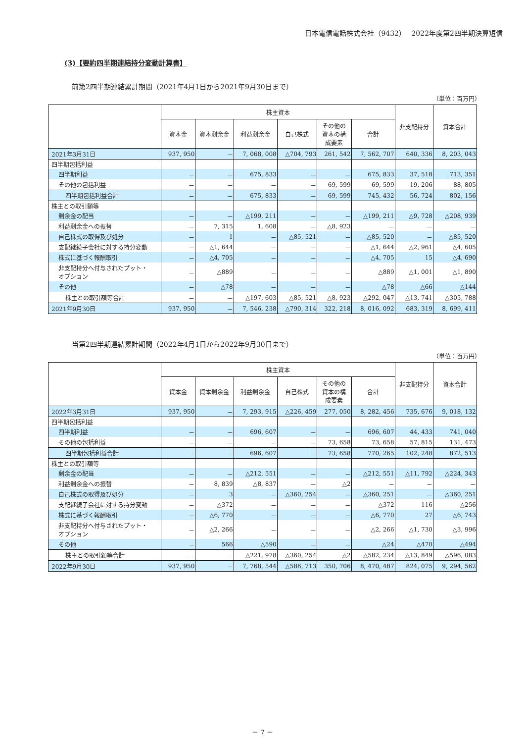日本電信電話株式会社（9432）　 2022年度第2四半期決算短信
(3)【要約四半期連結持分変動計算書】
前第2四半期連結累計期間（2021年4月1日から2021年9月30日まで）
（単位：百万円）
| | 株主資本 | | | | | | 非支配持分 | 資本合計 |
| --- | --- | --- | --- | --- | --- | --- | --- | --- |
| | 資本金 | 資本剰余金 | 利益剰余金 | 自己株式 | その他の 資本の構 成要素 | 合計 | | |
| 2021年3月31日 | 937, 950 | － | 7, 068, 008 | △704, 793 | 261, 542 | 7, 562, 707 | 640, 336 | 8, 203, 043 |
| 四半期包括利益 | | | | | | | | |
| 四半期利益 | － | － | 675, 833 | － | － | 675, 833 | 37, 518 | 713, 351 |
| その他の包括利益 | － | － | － | － | 69, 599 | 69, 599 | 19, 206 | 88, 805 |
| 四半期包括利益合計 | － | － | 675, 833 | － | 69, 599 | 745, 432 | 56, 724 | 802, 156 |
| 株主との取引額等 | | | | | | | | |
| 剰余金の配当 | － | － | △199, 211 | － | － | △199, 211 | △9, 728 | △208, 939 |
| 利益剰余金への振替 | － | 7, 315 | 1, 608 | － | △8, 923 | － | － | － |
| 自己株式の取得及び処分 | － | 1 | － | △85, 521 | － | △85, 520 | － | △85, 520 |
| 支配継続子会社に対する持分変動 | － | △1, 644 | － | － | － | △1, 644 | △2, 961 | △4, 605 |
| 株式に基づく報酬取引 | － | △4, 705 | － | － | － | △4, 705 | 15 | △4, 690 |
| 非支配持分へ付与されたプット・ オプション | － | △889 | － | － | － | △889 | △1, 001 | △1, 890 |
| その他 | － | △78 | － | － | － | △78 | △66 | △144 |
| 株主との取引額等合計 | － | － | △197, 603 | △85, 521 | △8, 923 | △292, 047 | △13, 741 | △305, 788 |
| 2021年9月30日 | 937, 950 | － | 7, 546, 238 | △790, 314 | 322, 218 | 8, 016, 092 | 683, 319 | 8, 699, 411 |
当第2四半期連結累計期間（2022年4月1日から2022年9月30日まで）
（単位：百万円）
| | 株主資本 | | | | | | 非支配持分 | 資本合計 |
| --- | --- | --- | --- | --- | --- | --- | --- | --- |
| | 資本金 | 資本剰余金 | 利益剰余金 | 自己株式 | その他の 資本の構 成要素 | 合計 | | |
| 2022年3月31日 | 937, 950 | － | 7, 293, 915 | △226, 459 | 277, 050 | 8, 282, 456 | 735, 676 | 9, 018, 132 |
| 四半期包括利益 | | | | | | | | |
| 四半期利益 | － | － | 696, 607 | － | － | 696, 607 | 44, 433 | 741, 040 |
| その他の包括利益 | － | － | － | － | 73, 658 | 73, 658 | 57, 815 | 131, 473 |
| 四半期包括利益合計 | － | － | 696, 607 | － | 73, 658 | 770, 265 | 102, 248 | 872, 513 |
| 株主との取引額等 | | | | | | | | |
| 剰余金の配当 | － | － | △212, 551 | － | － | △212, 551 | △11, 792 | △224, 343 |
| 利益剰余金への振替 | － | 8, 839 | △8, 837 | － | △2 | － | － | － |
| 自己株式の取得及び処分 | － | 3 | － | △360, 254 | － | △360, 251 | － | △360, 251 |
| 支配継続子会社に対する持分変動 | － | △372 | － | － | － | △372 | 116 | △256 |
| 株式に基づく報酬取引 | － | △6, 770 | － | － | － | △6, 770 | 27 | △6, 743 |
| 非支配持分へ付与されたプット・ オプション | － | △2, 266 | － | － | － | △2, 266 | △1, 730 | △3, 996 |
| その他 | － | 566 | △590 | － | － | △24 | △470 | △494 |
| 株主との取引額等合計 | － | － | △221, 978 | △360, 254 | △2 | △582, 234 | △13, 849 | △596, 083 |
| 2022年9月30日 | 937, 950 | － | 7, 768, 544 | △586, 713 | 350, 706 | 8, 470, 487 | 824, 075 | 9, 294, 562 |
－ 7 －